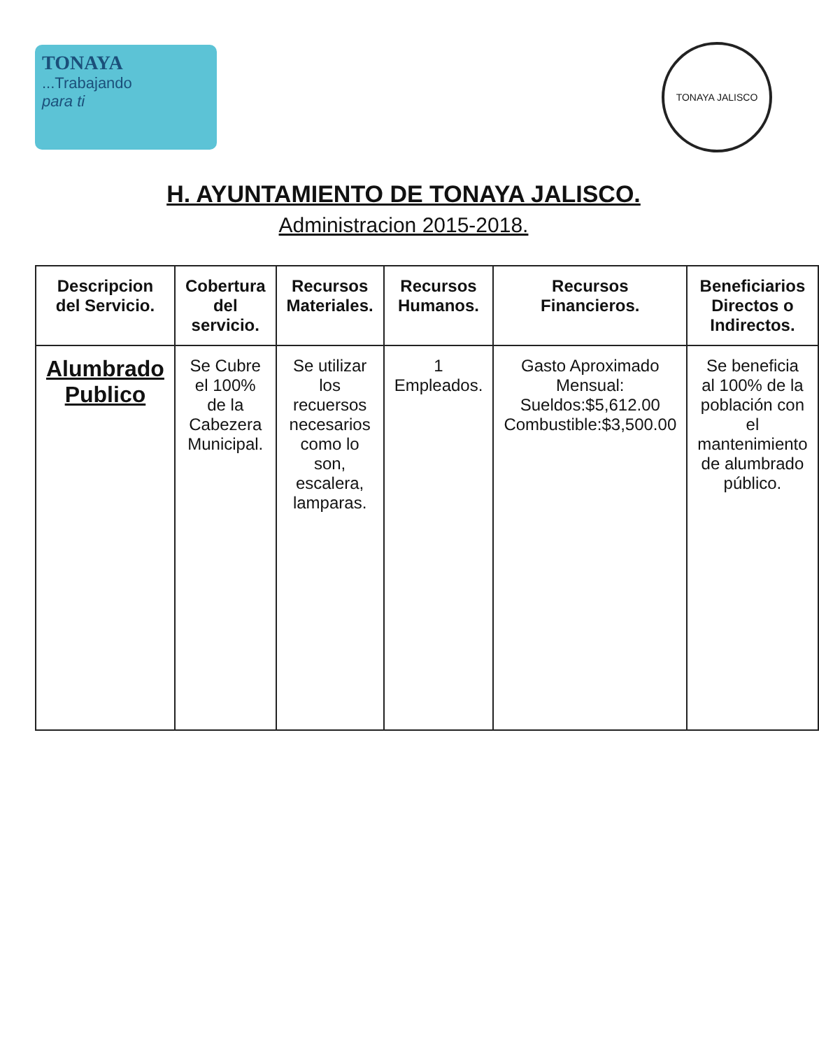TONAYA
...Trabajando
para ti
TONAYA JALISCO
H. AYUNTAMIENTO DE TONAYA JALISCO.
Administracion 2015-2018.
| Descripcion del Servicio. | Cobertura del servicio. | Recursos Materiales. | Recursos Humanos. | Recursos Financieros. | Beneficiarios Directos o Indirectos. |
| --- | --- | --- | --- | --- | --- |
| Alumbrado Publico | Se Cubre el 100% de la Cabezera Municipal. | Se utilizar los recuersos necesarios como lo son, escalera, lamparas. | 1 Empleados. | Gasto Aproximado Mensual: Sueldos:$5,612.00 Combustible:$3,500.00 | Se beneficia al 100% de la población con el mantenimiento de alumbrado público. |